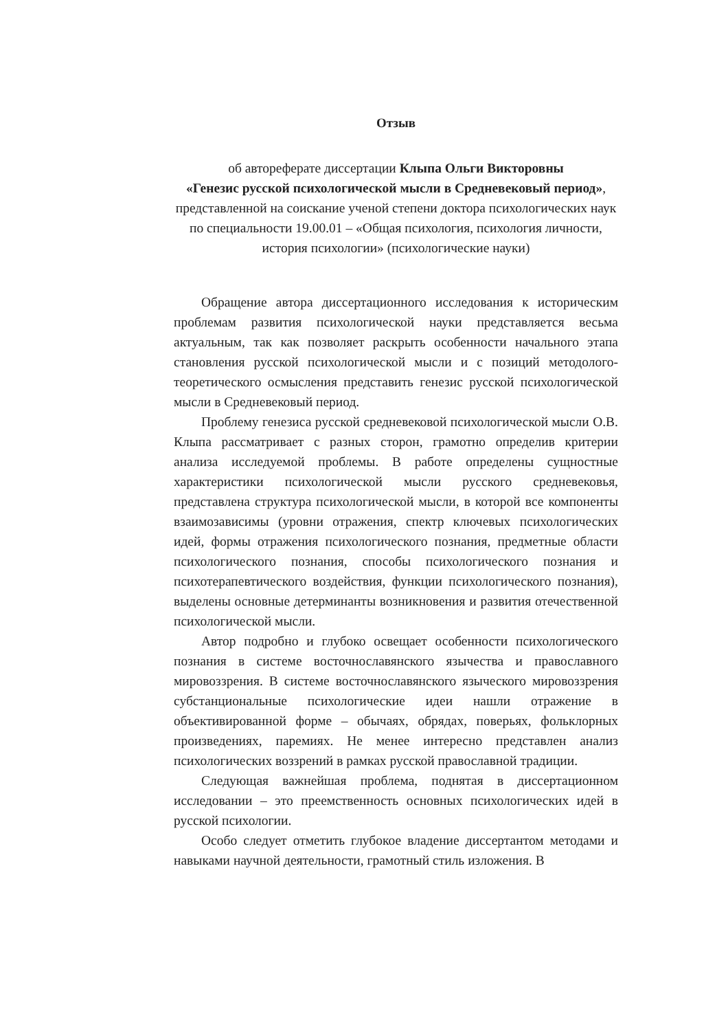Отзыв
об автореферате диссертации Клыпа Ольги Викторовны
«Генезис русской психологической мысли в Средневековый период»,
представленной на соискание ученой степени доктора психологических наук
по специальности 19.00.01 – «Общая психология, психология личности,
история психологии» (психологические науки)
Обращение автора диссертационного исследования к историческим проблемам развития психологической науки представляется весьма актуальным, так как позволяет раскрыть особенности начального этапа становления русской психологической мысли и с позиций методолого-теоретического осмысления представить генезис русской психологической мысли в Средневековый период.
Проблему генезиса русской средневековой психологической мысли О.В. Клыпа рассматривает с разных сторон, грамотно определив критерии анализа исследуемой проблемы. В работе определены сущностные характеристики психологической мысли русского средневековья, представлена структура психологической мысли, в которой все компоненты взаимозависимы (уровни отражения, спектр ключевых психологических идей, формы отражения психологического познания, предметные области психологического познания, способы психологического познания и психотерапевтического воздействия, функции психологического познания), выделены основные детерминанты возникновения и развития отечественной психологической мысли.
Автор подробно и глубоко освещает особенности психологического познания в системе восточнославянского язычества и православного мировоззрения. В системе восточнославянского языческого мировоззрения субстанциональные психологические идеи нашли отражение в объективированной форме – обычаях, обрядах, поверьях, фольклорных произведениях, паремиях. Не менее интересно представлен анализ психологических воззрений в рамках русской православной традиции.
Следующая важнейшая проблема, поднятая в диссертационном исследовании – это преемственность основных психологических идей в русской психологии.
Особо следует отметить глубокое владение диссертантом методами и навыками научной деятельности, грамотный стиль изложения. В